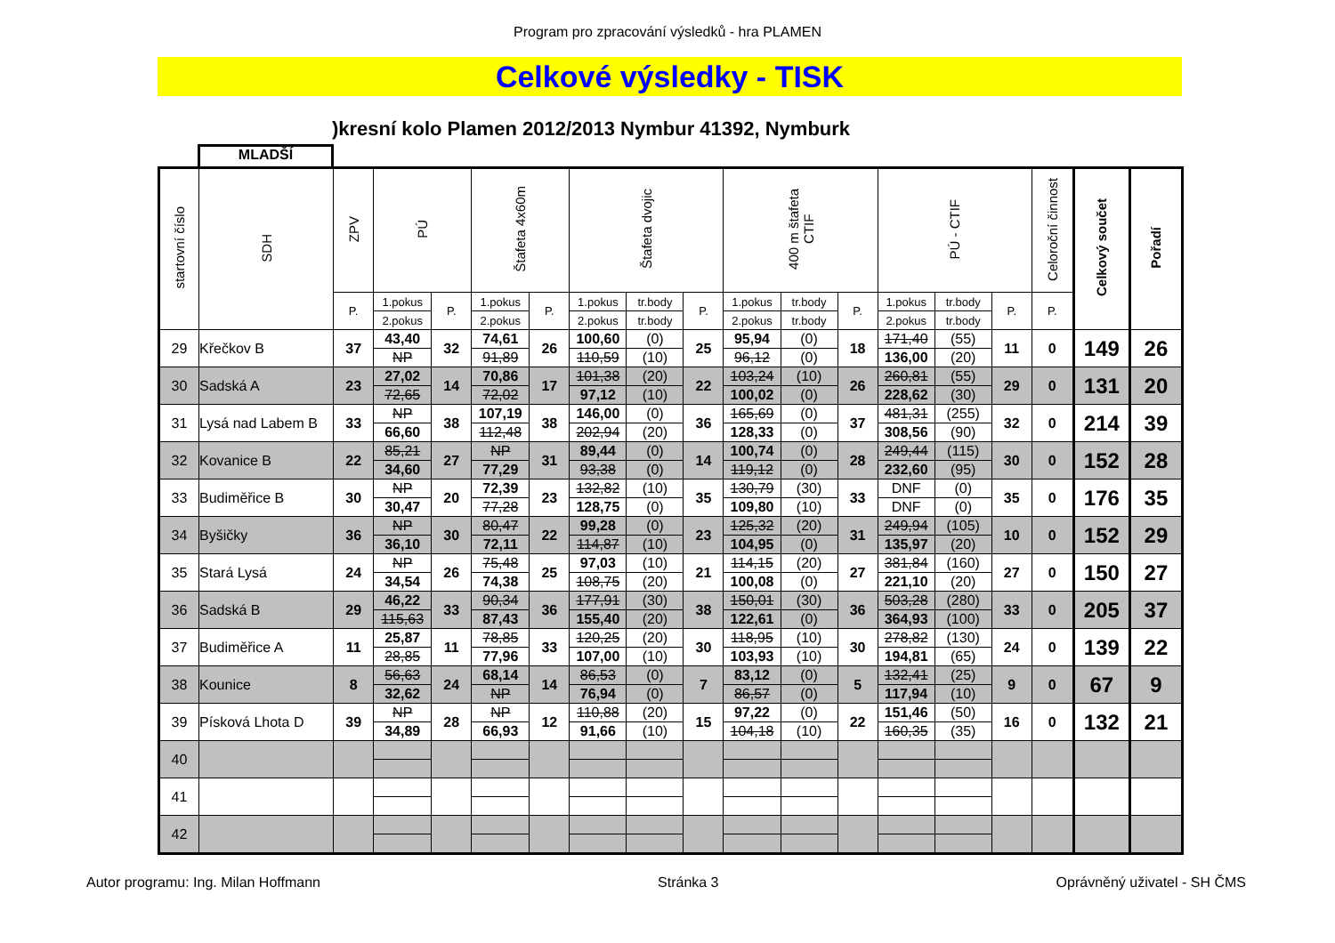Program pro zpracování výsledků - hra PLAMEN
Celkové výsledky - TISK
)kresní kolo Plamen 2012/2013 Nymbur 41392, Nymburk
MLADŠÍ
| startovní číslo | SDH | ZPV | PÚ | | Štafeta 4x60m | | Štafeta dvojic | | | 400 m štafeta CTIF | | | PÚ - CTIF | | | Celoroční činnost | Celkový součet | Pořadí |
| --- | --- | --- | --- | --- | --- | --- | --- | --- | --- | --- | --- | --- | --- | --- | --- | --- | --- | --- |
| | | P. | 1.pokus | P. | 1.pokus | P. | 1.pokus | tr.body | P. | 1.pokus | tr.body | P. | 1.pokus | tr.body | P. | P. | | |
| | | | 2.pokus | | 2.pokus | | 2.pokus | tr.body | | 2.pokus | tr.body | | 2.pokus | tr.body | | | | |
| 29 | Křečkov B | 37 | 43,40 | 32 | 74,61 | 26 | 100,60 | (0) | 25 | 95,94 | (0) | 18 | 171,40 | (55) | 11 | 0 | 149 | 26 |
| | | | NP | | 91,89 | | 110,59 | (10) | | 96,12 | (0) | | 136,00 | (20) | | | | |
| 30 | Sadská A | 23 | 27,02 | 14 | 70,86 | 17 | 101,38 | (20) | 22 | 103,24 | (10) | 26 | 260,81 | (55) | 29 | 0 | 131 | 20 |
| | | | 72,65 | | 72,02 | | 97,12 | (10) | | 100,02 | (0) | | 228,62 | (30) | | | | |
| 31 | Lysá nad Labem B | 33 | NP | 38 | 107,19 | 38 | 146,00 | (0) | 36 | 165,69 | (0) | 37 | 481,31 | (255) | 32 | 0 | 214 | 39 |
| | | | 66,60 | | 112,48 | | 202,94 | (20) | | 128,33 | (0) | | 308,56 | (90) | | | | |
| 32 | Kovanice B | 22 | 85,21 | 27 | NP | 31 | 89,44 | (0) | 14 | 100,74 | (0) | 28 | 249,44 | (115) | 30 | 0 | 152 | 28 |
| | | | 34,60 | | 77,29 | | 93,38 | (0) | | 119,12 | (0) | | 232,60 | (95) | | | | |
| 33 | Budiměřice B | 30 | NP | 20 | 72,39 | 23 | 132,82 | (10) | 35 | 130,79 | (30) | 33 | DNF | (0) | 35 | 0 | 176 | 35 |
| | | | 30,47 | | 77,28 | | 128,75 | (0) | | 109,80 | (10) | | DNF | (0) | | | | |
| 34 | Byšičky | 36 | NP | 30 | 80,47 | 22 | 99,28 | (0) | 23 | 125,32 | (20) | 31 | 249,94 | (105) | 10 | 0 | 152 | 29 |
| | | | 36,10 | | 72,11 | | 114,87 | (10) | | 104,95 | (0) | | 135,97 | (20) | | | | |
| 35 | Stará Lysá | 24 | NP | 26 | 75,48 | 25 | 97,03 | (10) | 21 | 114,15 | (20) | 27 | 381,84 | (160) | 27 | 0 | 150 | 27 |
| | | | 34,54 | | 74,38 | | 108,75 | (20) | | 100,08 | (0) | | 221,10 | (20) | | | | |
| 36 | Sadská B | 29 | 46,22 | 33 | 90,34 | 36 | 177,91 | (30) | 38 | 150,01 | (30) | 36 | 503,28 | (280) | 33 | 0 | 205 | 37 |
| | | | 115,63 | | 87,43 | | 155,40 | (20) | | 122,61 | (0) | | 364,93 | (100) | | | | |
| 37 | Budiměřice A | 11 | 25,87 | 11 | 78,85 | 33 | 120,25 | (20) | 30 | 118,95 | (10) | 30 | 278,82 | (130) | 24 | 0 | 139 | 22 |
| | | | 28,85 | | 77,96 | | 107,00 | (10) | | 103,93 | (10) | | 194,81 | (65) | | | | |
| 38 | Kounice | 8 | 56,63 | 24 | 68,14 | 14 | 86,53 | (0) | 7 | 83,12 | (0) | 5 | 132,41 | (25) | 9 | 0 | 67 | 9 |
| | | | 32,62 | | NP | | 76,94 | (0) | | 86,57 | (0) | | 117,94 | (10) | | | | |
| 39 | Písková Lhota D | 39 | NP | 28 | NP | 12 | 110,88 | (20) | 15 | 97,22 | (0) | 22 | 151,46 | (50) | 16 | 0 | 132 | 21 |
| | | | 34,89 | | 66,93 | | 91,66 | (10) | | 104,18 | (10) | | 160,35 | (35) | | | | |
| 40 | | | | | | | | | | | | | | | | | | |
| 41 | | | | | | | | | | | | | | | | | | |
| 42 | | | | | | | | | | | | | | | | | | |
Autor programu: Ing. Milan Hoffmann Stránka 3 Oprávněný uživatel - SH ČMS